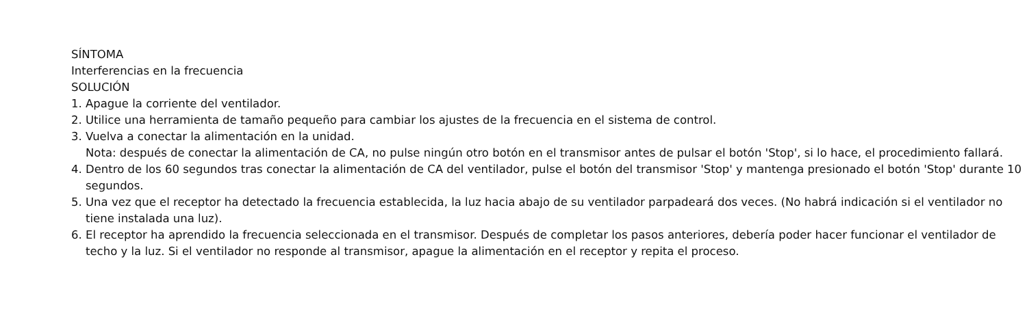SÍNTOMA
Interferencias en la frecuencia
SOLUCIÓN
1. Apague la corriente del ventilador.
2. Utilice una herramienta de tamaño pequeño para cambiar los ajustes de la frecuencia en el sistema de control.
3. Vuelva a conectar la alimentación en la unidad.
Nota: después de conectar la alimentación de CA, no pulse ningún otro botón en el transmisor antes de pulsar el botón 'Stop', si lo hace, el procedimiento fallará.
4. Dentro de los 60 segundos tras conectar la alimentación de CA del ventilador, pulse el botón del transmisor 'Stop' y mantenga presionado el botón 'Stop' durante 10 segundos.
5. Una vez que el receptor ha detectado la frecuencia establecida, la luz hacia abajo de su ventilador parpadeará dos veces. (No habrá indicación si el ventilador no tiene instalada una luz).
6. El receptor ha aprendido la frecuencia seleccionada en el transmisor. Después de completar los pasos anteriores, debería poder hacer funcionar el ventilador de techo y la luz. Si el ventilador no responde al transmisor, apague la alimentación en el receptor y repita el proceso.